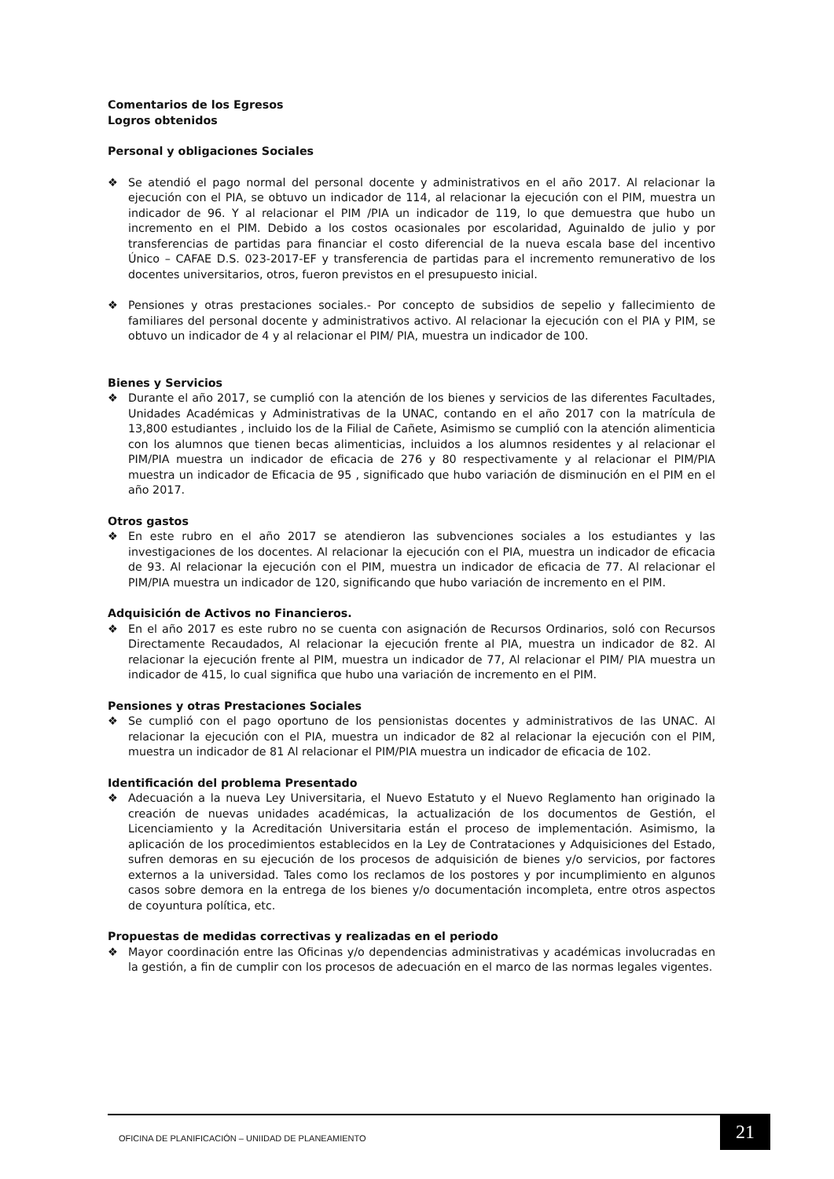Comentarios de los Egresos
Logros obtenidos
Personal y obligaciones Sociales
❖ Se atendió el pago normal del personal docente y administrativos en el año 2017. Al relacionar la ejecución con el PIA, se obtuvo un indicador de 114, al relacionar la ejecución con el PIM, muestra un indicador de 96. Y al relacionar el PIM /PIA un indicador de 119, lo que demuestra que hubo un incremento en el PIM. Debido a los costos ocasionales por escolaridad, Aguinaldo de julio y por transferencias de partidas para financiar el costo diferencial de la nueva escala base del incentivo Único – CAFAE D.S. 023-2017-EF y transferencia de partidas para el incremento remunerativo de los docentes universitarios, otros, fueron previstos en el presupuesto inicial.
❖ Pensiones y otras prestaciones sociales.- Por concepto de subsidios de sepelio y fallecimiento de familiares del personal docente y administrativos activo. Al relacionar la ejecución con el PIA y PIM, se obtuvo un indicador de 4 y al relacionar el PIM/ PIA, muestra un indicador de 100.
Bienes y Servicios
❖ Durante el año 2017, se cumplió con la atención de los bienes y servicios de las diferentes Facultades, Unidades Académicas y Administrativas de la UNAC, contando en el año 2017 con la matrícula de 13,800 estudiantes , incluido los de la Filial de Cañete, Asimismo se cumplió con la atención alimenticia con los alumnos que tienen becas alimenticias, incluidos a los alumnos residentes y al relacionar el PIM/PIA muestra un indicador de eficacia de 276 y 80 respectivamente y al relacionar el PIM/PIA muestra un indicador de Eficacia de 95 , significado que hubo variación de disminución en el PIM en el año 2017.
Otros gastos
❖ En este rubro en el año 2017 se atendieron las subvenciones sociales a los estudiantes y las investigaciones de los docentes. Al relacionar la ejecución con el PIA, muestra un indicador de eficacia de 93. Al relacionar la ejecución con el PIM, muestra un indicador de eficacia de 77. Al relacionar el PIM/PIA muestra un indicador de 120, significando que hubo variación de incremento en el PIM.
Adquisición de Activos no Financieros.
❖ En el año 2017 es este rubro no se cuenta con asignación de Recursos Ordinarios, soló con Recursos Directamente Recaudados, Al relacionar la ejecución frente al PIA, muestra un indicador de 82. Al relacionar la ejecución frente al PIM, muestra un indicador de 77, Al relacionar el PIM/ PIA muestra un indicador de 415, lo cual significa que hubo una variación de incremento en el PIM.
Pensiones y otras Prestaciones Sociales
❖ Se cumplió con el pago oportuno de los pensionistas docentes y administrativos de las UNAC. Al relacionar la ejecución con el PIA, muestra un indicador de 82 al relacionar la ejecución con el PIM, muestra un indicador de 81 Al relacionar el PIM/PIA muestra un indicador de eficacia de 102.
Identificación del problema Presentado
❖ Adecuación a la nueva Ley Universitaria, el Nuevo Estatuto y el Nuevo Reglamento han originado la creación de nuevas unidades académicas, la actualización de los documentos de Gestión, el Licenciamiento y la Acreditación Universitaria están el proceso de implementación. Asimismo, la aplicación de los procedimientos establecidos en la Ley de Contrataciones y Adquisiciones del Estado, sufren demoras en su ejecución de los procesos de adquisición de bienes y/o servicios, por factores externos a la universidad. Tales como los reclamos de los postores y por incumplimiento en algunos casos sobre demora en la entrega de los bienes y/o documentación incompleta, entre otros aspectos de coyuntura política, etc.
Propuestas de medidas correctivas y realizadas en el periodo
❖ Mayor coordinación entre las Oficinas y/o dependencias administrativas y académicas involucradas en la gestión, a fin de cumplir con los procesos de adecuación en el marco de las normas legales vigentes.
OFICINA DE PLANIFICACIÓN – UNIIDAD DE PLANEAMIENTO
21